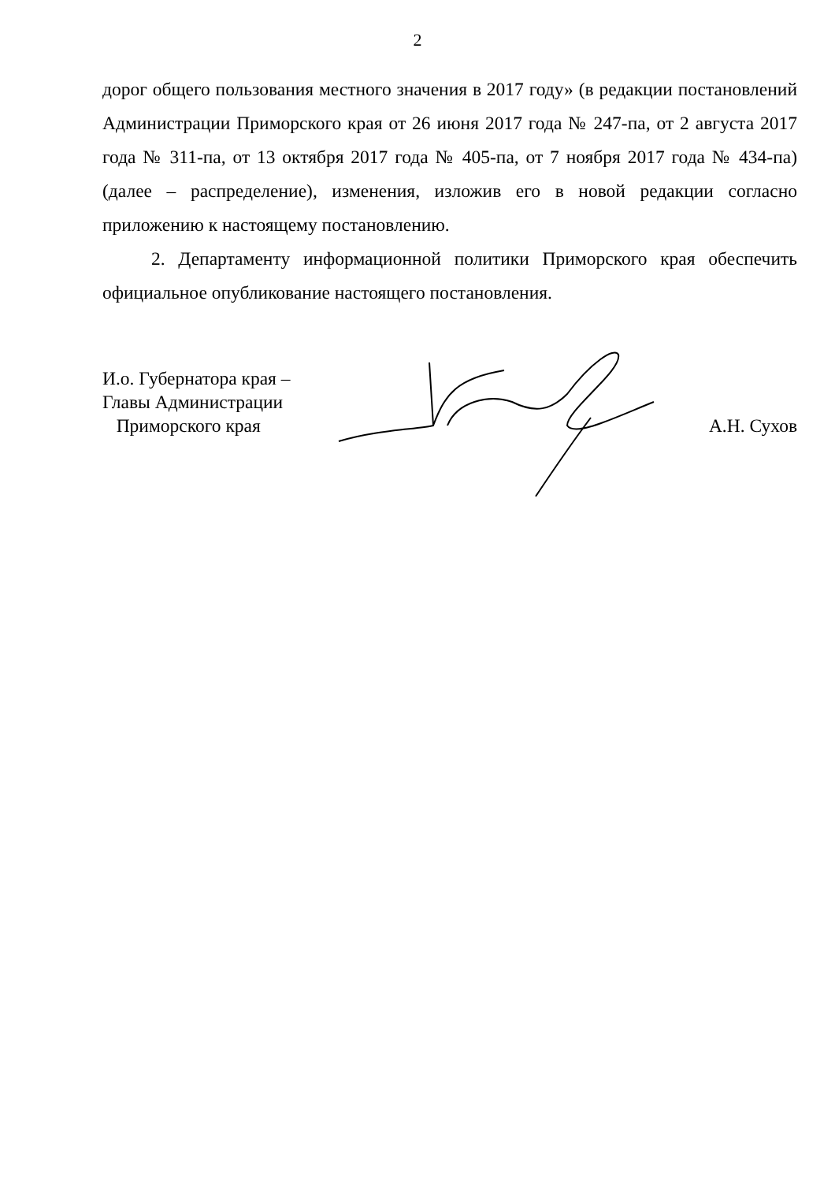2
дорог общего пользования местного значения в 2017 году» (в редакции постановлений Администрации Приморского края от 26 июня 2017 года № 247-па, от 2 августа 2017 года № 311-па, от 13 октября 2017 года № 405-па, от 7 ноября 2017 года № 434-па) (далее – распределение), изменения, изложив его в новой редакции согласно приложению к настоящему постановлению.
2. Департаменту информационной политики Приморского края обеспечить официальное опубликование настоящего постановления.
И.о. Губернатора края –
Главы Администрации
Приморского края
А.Н. Сухов